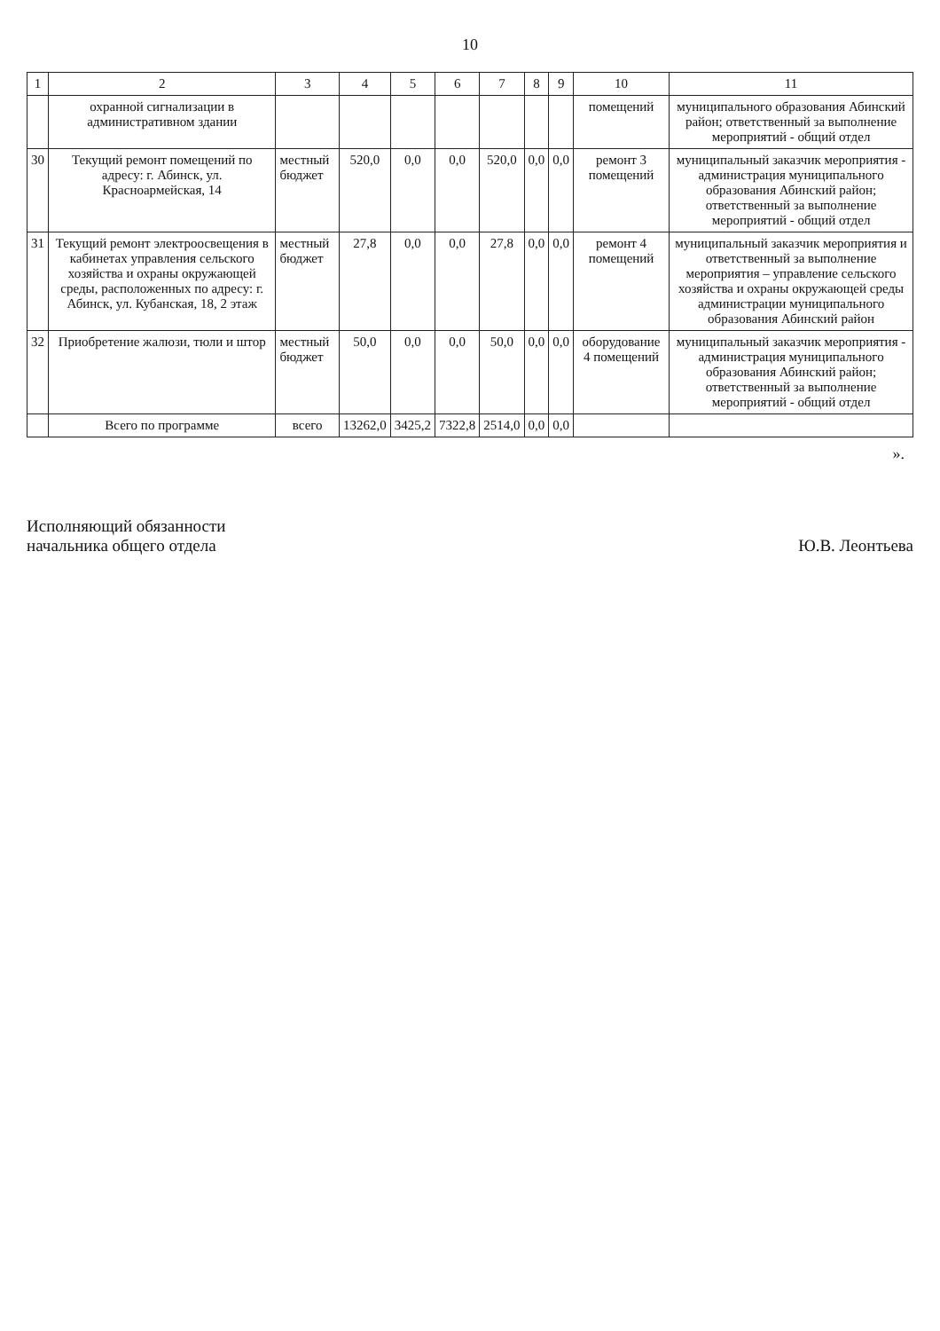10
| 1 | 2 | 3 | 4 | 5 | 6 | 7 | 8 | 9 | 10 | 11 |
| --- | --- | --- | --- | --- | --- | --- | --- | --- | --- | --- |
| | охранной сигнализации в административном здании | | | | | | | | помещений | муниципального образования Абинский район; ответственный за выполнение мероприятий - общий отдел |
| 30 | Текущий ремонт помещений по адресу: г. Абинск, ул. Красноармейская, 14 | местный бюджет | 520,0 | 0,0 | 0,0 | 520,0 | 0,0 | 0,0 | ремонт 3 помещений | муниципальный заказчик мероприятия - администрация муниципального образования Абинский район; ответственный за выполнение мероприятий - общий отдел |
| 31 | Текущий ремонт электроосвещения в кабинетах управления сельского хозяйства и охраны окружающей среды, расположенных по адресу: г. Абинск, ул. Кубанская, 18, 2 этаж | местный бюджет | 27,8 | 0,0 | 0,0 | 27,8 | 0,0 | 0,0 | ремонт 4 помещений | муниципальный заказчик мероприятия и ответственный за выполнение мероприятия – управление сельского хозяйства и охраны окружающей среды администрации муниципального образования Абинский район |
| 32 | Приобретение жалюзи, тюли и штор | местный бюджет | 50,0 | 0,0 | 0,0 | 50,0 | 0,0 | 0,0 | оборудование 4 помещений | муниципальный заказчик мероприятия - администрация муниципального образования Абинский район; ответственный за выполнение мероприятий - общий отдел |
| | Всего по программе | всего | 13262,0 | 3425,2 | 7322,8 | 2514,0 | 0,0 | 0,0 | | |
».
Исполняющий обязанности
начальника общего отдела
Ю.В. Леонтьева